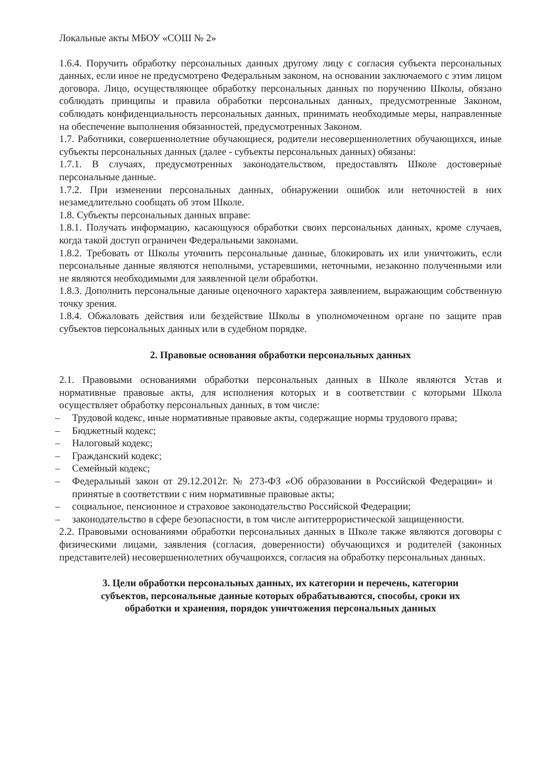Локальные акты МБОУ «СОШ № 2»
1.6.4. Поручить обработку персональных данных другому лицу с согласия субъекта персональных данных, если иное не предусмотрено Федеральным законом, на основании заключаемого с этим лицом договора. Лицо, осуществляющее обработку персональных данных по поручению Школы, обязано соблюдать принципы и правила обработки персональных данных, предусмотренные Законом, соблюдать конфиденциальность персональных данных, принимать необходимые меры, направленные на обеспечение выполнения обязанностей, предусмотренных Законом.
1.7. Работники, совершеннолетние обучающиеся, родители несовершеннолетних обучающихся, иные субъекты персональных данных (далее - субъекты персональных данных) обязаны:
1.7.1. В случаях, предусмотренных законодательством, предоставлять Школе достоверные персональные данные.
1.7.2. При изменении персональных данных, обнаружении ошибок или неточностей в них незамедлительно сообщать об этом Школе.
1.8. Субъекты персональных данных вправе:
1.8.1. Получать информацию, касающуюся обработки своих персональных данных, кроме случаев, когда такой доступ ограничен Федеральными законами.
1.8.2. Требовать от Школы уточнить персональные данные, блокировать их или уничтожить, если персональные данные являются неполными, устаревшими, неточными, незаконно полученными или не являются необходимыми для заявленной цели обработки.
1.8.3. Дополнить персональные данные оценочного характера заявлением, выражающим собственную точку зрения.
1.8.4. Обжаловать действия или бездействие Школы в уполномоченном органе по защите прав субъектов персональных данных или в судебном порядке.
2. Правовые основания обработки персональных данных
2.1. Правовыми основаниями обработки персональных данных в Школе являются Устав и нормативные правовые акты, для исполнения которых и в соответствии с которыми Школа осуществляет обработку персональных данных, в том числе:
– Трудовой кодекс, иные нормативные правовые акты, содержащие нормы трудового права;
– Бюджетный кодекс;
– Налоговый кодекс;
– Гражданский кодекс;
– Семейный кодекс;
– Федеральный закон от 29.12.2012г. № 273-ФЗ «Об образовании в Российской Федерации» и принятые в соответствии с ним нормативные правовые акты;
– социальное, пенсионное и страховое законодательство Российской Федерации;
– законодательство в сфере безопасности, в том числе антитеррористической защищенности.
2.2. Правовыми основаниями обработки персональных данных в Школе также являются договоры с физическими лицами, заявления (согласия, доверенности) обучающихся и родителей (законных представителей) несовершеннолетних обучащюихся, согласия на обработку персональных данных.
3. Цели обработки персональных данных, их категории и перечень, категории
субъектов, персональные данные которых обрабатываются, способы, сроки их
обработки и хранения, порядок уничтожения персональных данных